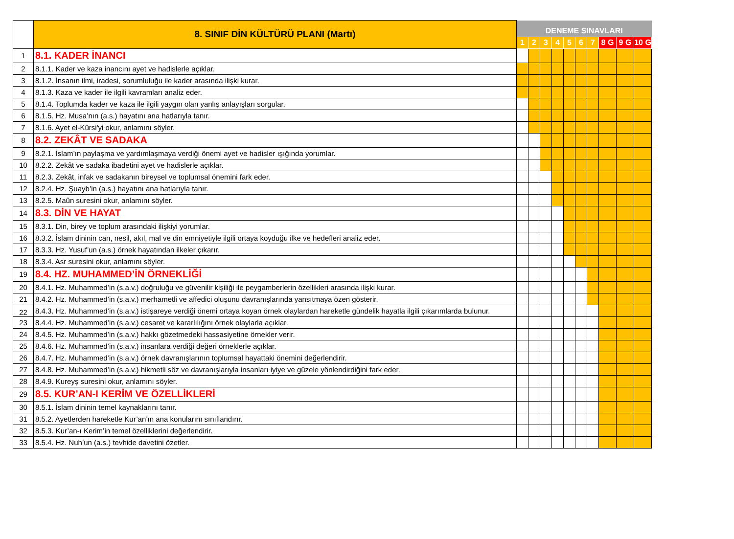| | 8. SINIF DİN KÜLTÜRÜ PLANI (Martı) | DENEME SINAVLARI | | | | | | | | | |
| --- | --- | --- | --- | --- | --- | --- | --- | --- | --- | --- | --- |
| | | 1 | 2 | 3 | 4 | 5 | 6 | 7 | 8 G | 9 G | 10 G |
| 1 | 8.1. KADER İNANCI | | | | | | | | | | |
| 2 | 8.1.1. Kader ve kaza inancını ayet ve hadislerle açıklar. | | | | | | | | | | |
| 3 | 8.1.2. İnsanın ilmi, iradesi, sorumluluğu ile kader arasında ilişki kurar. | | | | | | | | | | |
| 4 | 8.1.3. Kaza ve kader ile ilgili kavramları analiz eder. | | | | | | | | | | |
| 5 | 8.1.4. Toplumda kader ve kaza ile ilgili yaygın olan yanlış anlayışları sorgular. | | | | | | | | | | |
| 6 | 8.1.5. Hz. Musa’nın (a.s.) hayatını ana hatlarıyla tanır. | | | | | | | | | | |
| 7 | 8.1.6. Ayet el-Kürsi'yi okur, anlamını söyler. | | | | | | | | | | |
| 8 | 8.2. ZEKÂT VE SADAKA | | | | | | | | | | |
| 9 | 8.2.1. İslam’ın paylaşma ve yardımlaşmaya verdiği önemi ayet ve hadisler ışığında yorumlar. | | | | | | | | | | |
| 10 | 8.2.2. Zekât ve sadaka ibadetini ayet ve hadislerle açıklar. | | | | | | | | | | |
| 11 | 8.2.3. Zekât, infak ve sadakanın bireysel ve toplumsal önemini fark eder. | | | | | | | | | | |
| 12 | 8.2.4. Hz. Şuayb’in (a.s.) hayatını ana hatlarıyla tanır. | | | | | | | | | | |
| 13 | 8.2.5. Maûn suresini okur, anlamını söyler. | | | | | | | | | | |
| 14 | 8.3. DİN VE HAYAT | | | | | | | | | | |
| 15 | 8.3.1. Din, birey ve toplum arasındaki ilişkiyi yorumlar. | | | | | | | | | | |
| 16 | 8.3.2. İslam dininin can, nesil, akıl, mal ve din emniyetiyle ilgili ortaya koyduğu ilke ve hedefleri analiz eder. | | | | | | | | | | |
| 17 | 8.3.3. Hz. Yusuf’un (a.s.) örnek hayatından ilkeler çıkarır. | | | | | | | | | | |
| 18 | 8.3.4. Asr suresini okur, anlamını söyler. | | | | | | | | | | |
| 19 | 8.4. HZ. MUHAMMED’İN ÖRNEKLİĞİ | | | | | | | | | | |
| 20 | 8.4.1. Hz. Muhammed’in (s.a.v.) doğruluğu ve güvenilir kişiliği ile peygamberlerin özellikleri arasında ilişki kurar. | | | | | | | | | | |
| 21 | 8.4.2. Hz. Muhammed’in (s.a.v.) merhametli ve affedici oluşunu davranışlarında yansıtmaya özen gösterir. | | | | | | | | | | |
| 22 | 8.4.3. Hz. Muhammed’in (s.a.v.) istişareye verdiği önemi ortaya koyan örnek olaylardan hareketle gündelik hayatla ilgili çıkarımlarda bulunur. | | | | | | | | | | |
| 23 | 8.4.4. Hz. Muhammed’in (s.a.v.) cesaret ve kararlılığını örnek olaylarla açıklar. | | | | | | | | | | |
| 24 | 8.4.5. Hz. Muhammed’in (s.a.v.) hakkı gözetmedeki hassasiyetine örnekler verir. | | | | | | | | | | |
| 25 | 8.4.6. Hz. Muhammed’in (s.a.v.) insanlara verdiği değeri örneklerle açıklar. | | | | | | | | | | |
| 26 | 8.4.7. Hz. Muhammed’in (s.a.v.) örnek davranışlarının toplumsal hayattaki önemini değerlendirir. | | | | | | | | | | |
| 27 | 8.4.8. Hz. Muhammed’in (s.a.v.) hikmetli söz ve davranışlarıyla insanları iyiye ve güzele yönlendirdiğini fark eder. | | | | | | | | | | |
| 28 | 8.4.9. Kureyş suresini okur, anlamını söyler. | | | | | | | | | | |
| 29 | 8.5. KUR’AN-I KERİM VE ÖZELLİKLERİ | | | | | | | | | | |
| 30 | 8.5.1. İslam dininin temel kaynaklarını tanır. | | | | | | | | | | |
| 31 | 8.5.2. Ayetlerden hareketle Kur’an’ın ana konularını sınıflandırır. | | | | | | | | | | |
| 32 | 8.5.3. Kur’an-ı Kerim’in temel özelliklerini değerlendirir. | | | | | | | | | | |
| 33 | 8.5.4. Hz. Nuh’un (a.s.) tevhide davetini özetler. | | | | | | | | | | |